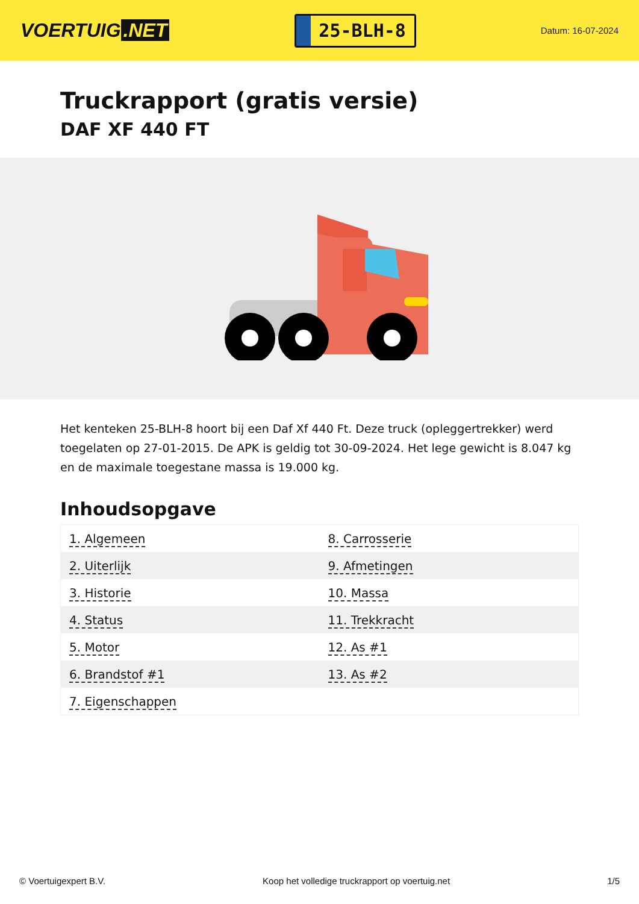VOERTUIG.NET
25-BLH-8
Datum: 16-07-2024
Truckrapport (gratis versie)
DAF XF 440 FT
Het kenteken 25-BLH-8 hoort bij een Daf Xf 440 Ft. Deze truck (opleggertrekker) werd toegelaten op 27-01-2015. De APK is geldig tot 30-09-2024. Het lege gewicht is 8.047 kg en de maximale toegestane massa is 19.000 kg.
Inhoudsopgave
| 1. Algemeen | 8. Carrosserie |
| 2. Uiterlijk | 9. Afmetingen |
| 3. Historie | 10. Massa |
| 4. Status | 11. Trekkracht |
| 5. Motor | 12. As #1 |
| 6. Brandstof #1 | 13. As #2 |
| 7. Eigenschappen | |
© Voertuigexpert B.V. Koop het volledige truckrapport op voertuig.net 1/5